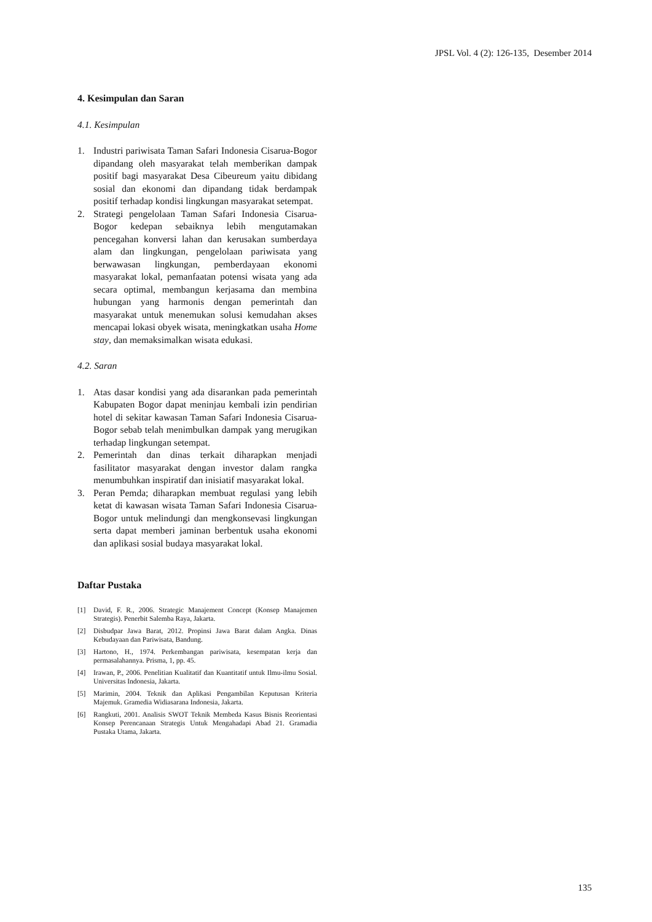JPSL Vol. 4 (2): 126-135, Desember 2014
4. Kesimpulan dan Saran
4.1. Kesimpulan
1. Industri pariwisata Taman Safari Indonesia Cisarua-Bogor dipandang oleh masyarakat telah memberikan dampak positif bagi masyarakat Desa Cibeureum yaitu dibidang sosial dan ekonomi dan dipandang tidak berdampak positif terhadap kondisi lingkungan masyarakat setempat.
2. Strategi pengelolaan Taman Safari Indonesia Cisarua-Bogor kedepan sebaiknya lebih mengutamakan pencegahan konversi lahan dan kerusakan sumberdaya alam dan lingkungan, pengelolaan pariwisata yang berwawasan lingkungan, pemberdayaan ekonomi masyarakat lokal, pemanfaatan potensi wisata yang ada secara optimal, membangun kerjasama dan membina hubungan yang harmonis dengan pemerintah dan masyarakat untuk menemukan solusi kemudahan akses mencapai lokasi obyek wisata, meningkatkan usaha Home stay, dan memaksimalkan wisata edukasi.
4.2. Saran
1. Atas dasar kondisi yang ada disarankan pada pemerintah Kabupaten Bogor dapat meninjau kembali izin pendirian hotel di sekitar kawasan Taman Safari Indonesia Cisarua-Bogor sebab telah menimbulkan dampak yang merugikan terhadap lingkungan setempat.
2. Pemerintah dan dinas terkait diharapkan menjadi fasilitator masyarakat dengan investor dalam rangka menumbuhkan inspiratif dan inisiatif masyarakat lokal.
3. Peran Pemda; diharapkan membuat regulasi yang lebih ketat di kawasan wisata Taman Safari Indonesia Cisarua-Bogor untuk melindungi dan mengkonsevasi lingkungan serta dapat memberi jaminan berbentuk usaha ekonomi dan aplikasi sosial budaya masyarakat lokal.
Daftar Pustaka
[1] David, F. R., 2006. Strategic Manajement Concept (Konsep Manajemen Strategis). Penerbit Salemba Raya, Jakarta.
[2] Disbudpar Jawa Barat, 2012. Propinsi Jawa Barat dalam Angka. Dinas Kebudayaan dan Pariwisata, Bandung.
[3] Hartono, H., 1974. Perkembangan pariwisata, kesempatan kerja dan permasalahannya. Prisma, 1, pp. 45.
[4] Irawan, P., 2006. Penelitian Kualitatif dan Kuantitatif untuk Ilmu-ilmu Sosial. Universitas Indonesia, Jakarta.
[5] Marimin, 2004. Teknik dan Aplikasi Pengambilan Keputusan Kriteria Majemuk. Gramedia Widiasarana Indonesia, Jakarta.
[6] Rangkuti, 2001. Analisis SWOT Teknik Membeda Kasus Bisnis Reorientasi Konsep Perencanaan Strategis Untuk Mengahadapi Abad 21. Gramadia Pustaka Utama, Jakarta.
135